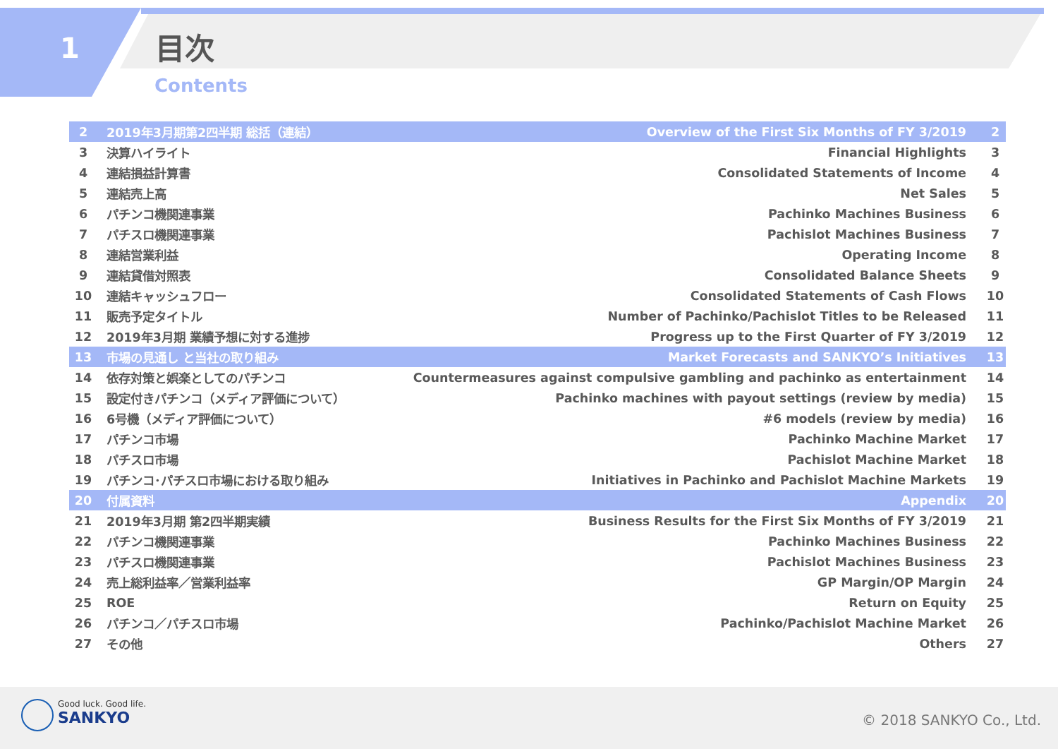1 目次
Contents
| 2 | 2019年3月期第2四半期 総括（連結） | Overview of the First Six Months of FY 3/2019 | 2 |
| 3 | 決算ハイライト | Financial Highlights | 3 |
| 4 | 連結損益計算書 | Consolidated Statements of Income | 4 |
| 5 | 連結売上高 | Net Sales | 5 |
| 6 | パチンコ機関連事業 | Pachinko Machines Business | 6 |
| 7 | パチスロ機関連事業 | Pachislot Machines Business | 7 |
| 8 | 連結営業利益 | Operating Income | 8 |
| 9 | 連結貸借対照表 | Consolidated Balance Sheets | 9 |
| 10 | 連結キャッシュフロー | Consolidated Statements of Cash Flows | 10 |
| 11 | 販売予定タイトル | Number of Pachinko/Pachislot Titles to be Released | 11 |
| 12 | 2019年3月期 業績予想に対する進捗 | Progress up to the First Quarter of FY 3/2019 | 12 |
| 13 | 市場の見通し と当社の取り組み | Market Forecasts and SANKYO’s Initiatives | 13 |
| 14 | 依存対策と娯楽としてのパチンコ | Countermeasures against compulsive gambling and pachinko as entertainment | 14 |
| 15 | 設定付きパチンコ（メディア評価について） | Pachinko machines with payout settings (review by media) | 15 |
| 16 | 6号機（メディア評価について） | #6 models (review by media) | 16 |
| 17 | パチンコ市場 | Pachinko Machine Market | 17 |
| 18 | パチスロ市場 | Pachislot Machine Market | 18 |
| 19 | パチンコ･パチスロ市場における取り組み | Initiatives in Pachinko and Pachislot Machine Markets | 19 |
| 20 | 付属資料 | Appendix | 20 |
| 21 | 2019年3月期 第2四半期実績 | Business Results for the First Six Months of FY 3/2019 | 21 |
| 22 | パチンコ機関連事業 | Pachinko Machines Business | 22 |
| 23 | パチスロ機関連事業 | Pachislot Machines Business | 23 |
| 24 | 売上総利益率／営業利益率 | GP Margin/OP Margin | 24 |
| 25 | ROE | Return on Equity | 25 |
| 26 | パチンコ／パチスロ市場 | Pachinko/Pachislot Machine Market | 26 |
| 27 | その他 | Others | 27 |
Good luck. Good life.
SANKYO
© 2018 SANKYO Co., Ltd.